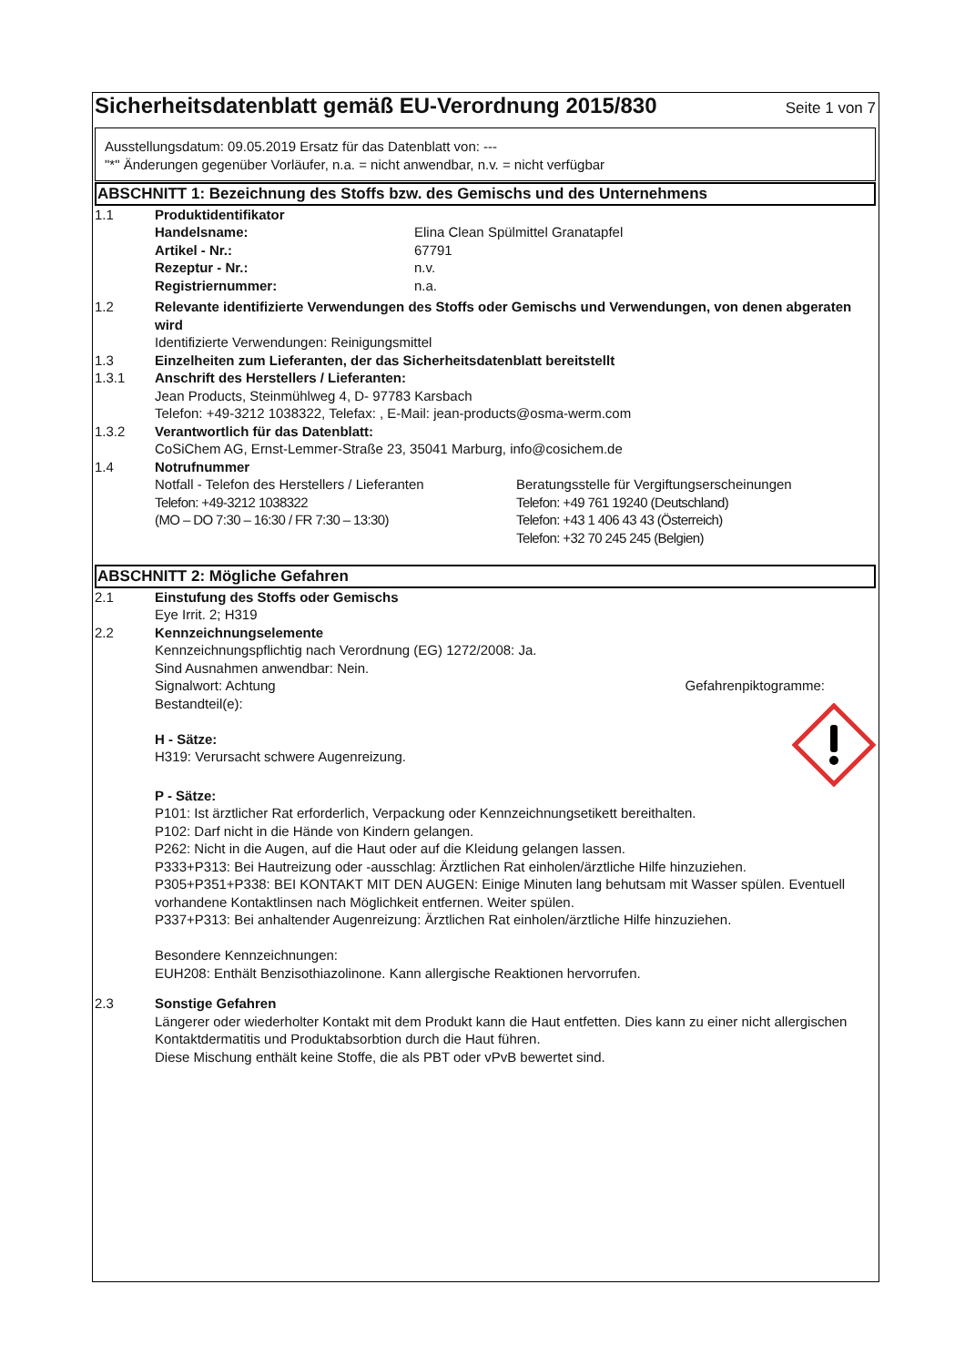Sicherheitsdatenblatt gemäß EU-Verordnung 2015/830
Seite 1 von 7
Ausstellungsdatum: 09.05.2019 Ersatz für das Datenblatt von: ---
"*" Änderungen gegenüber Vorläufer, n.a. = nicht anwendbar, n.v. = nicht verfügbar
ABSCHNITT 1: Bezeichnung des Stoffs bzw. des Gemischs und des Unternehmens
1.1 Produktidentifikator
Handelsname: Elina Clean Spülmittel Granatapfel
Artikel - Nr.: 67791
Rezeptur - Nr.: n.v.
Registriernummer: n.a.
1.2 Relevante identifizierte Verwendungen des Stoffs oder Gemischs und Verwendungen, von denen abgeraten wird
Identifizierte Verwendungen: Reinigungsmittel
1.3 Einzelheiten zum Lieferanten, der das Sicherheitsdatenblatt bereitstellt
1.3.1 Anschrift des Herstellers / Lieferanten:
Jean Products, Steinmühlweg 4, D- 97783 Karsbach
Telefon: +49-3212 1038322, Telefax: , E-Mail: jean-products@osma-werm.com
1.3.2 Verantwortlich für das Datenblatt:
CoSiChem AG, Ernst-Lemmer-Straße 23, 35041 Marburg, info@cosichem.de
1.4 Notrufnummer
Notfall - Telefon des Herstellers / Lieferanten
Telefon: +49-3212 1038322
(MO – DO 7:30 – 16:30 / FR 7:30 – 13:30)
Beratungsstelle für Vergiftungserscheinungen
Telefon: +49 761 19240 (Deutschland)
Telefon: +43 1 406 43 43 (Österreich)
Telefon: +32 70 245 245 (Belgien)
ABSCHNITT 2: Mögliche Gefahren
2.1 Einstufung des Stoffs oder Gemischs
Eye Irrit. 2; H319
2.2 Kennzeichnungselemente
Kennzeichnungspflichtig nach Verordnung (EG) 1272/2008: Ja.
Sind Ausnahmen anwendbar: Nein.
Signalwort: Achtung Gefahrenpiktogramme:
Bestandteil(e):
H - Sätze:
H319: Verursacht schwere Augenreizung.
P - Sätze:
P101: Ist ärztlicher Rat erforderlich, Verpackung oder Kennzeichnungsetikett bereithalten.
P102: Darf nicht in die Hände von Kindern gelangen.
P262: Nicht in die Augen, auf die Haut oder auf die Kleidung gelangen lassen.
P333+P313: Bei Hautreizung oder -ausschlag: Ärztlichen Rat einholen/ärztliche Hilfe hinzuziehen.
P305+P351+P338: BEI KONTAKT MIT DEN AUGEN: Einige Minuten lang behutsam mit Wasser spülen. Eventuell vorhandene Kontaktlinsen nach Möglichkeit entfernen. Weiter spülen.
P337+P313: Bei anhaltender Augenreizung: Ärztlichen Rat einholen/ärztliche Hilfe hinzuziehen.
Besondere Kennzeichnungen:
EUH208: Enthält Benzisothiazolinone. Kann allergische Reaktionen hervorrufen.
2.3 Sonstige Gefahren
Längerer oder wiederholter Kontakt mit dem Produkt kann die Haut entfetten. Dies kann zu einer nicht allergischen Kontaktdermatitis und Produktabsorbtion durch die Haut führen.
Diese Mischung enthält keine Stoffe, die als PBT oder vPvB bewertet sind.